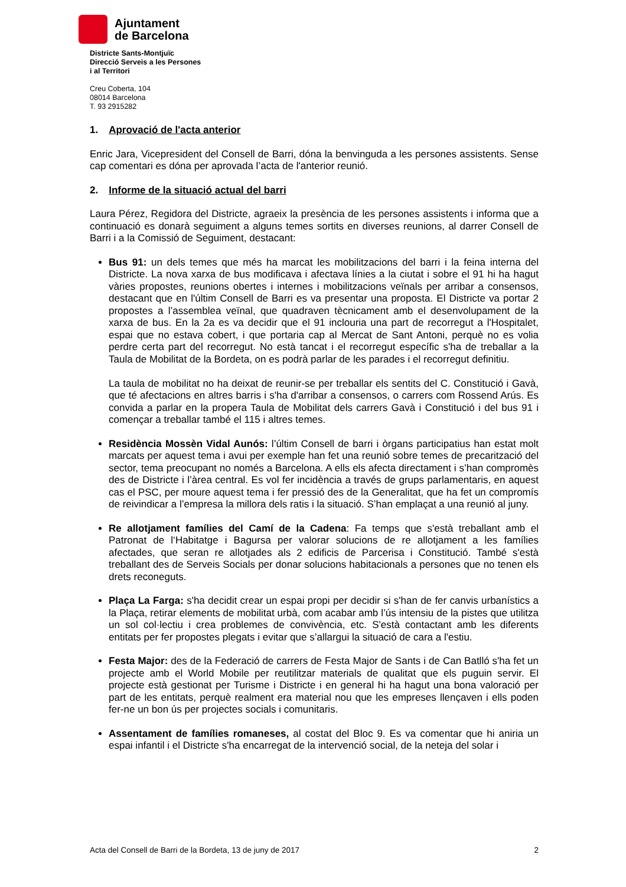Ajuntament
de Barcelona
Districte Sants-Montjuïc
Direcció Serveis a les Persones
i al Territori
Creu Coberta, 104
08014 Barcelona
T. 93 2915282
1. Aprovació de l'acta anterior
Enric Jara, Vicepresident del Consell de Barri, dóna la benvinguda a les persones assistents. Sense cap comentari es dóna per aprovada l’acta de l'anterior reunió.
2. Informe de la situació actual del barri
Laura Pérez, Regidora del Districte, agraeix la presència de les persones assistents i informa que a continuació es donarà seguiment a alguns temes sortits en diverses reunions, al darrer Consell de Barri i a la Comissió de Seguiment, destacant:
Bus 91: un dels temes que més ha marcat les mobilitzacions del barri i la feina interna del Districte. La nova xarxa de bus modificava i afectava línies a la ciutat i sobre el 91 hi ha hagut vàries propostes, reunions obertes i internes i mobilitzacions veïnals per arribar a consensos, destacant que en l'últim Consell de Barri es va presentar una proposta. El Districte va portar 2 propostes a l’assemblea veïnal, que quadraven tècnicament amb el desenvolupament de la xarxa de bus. En la 2a es va decidir que el 91 inclouria una part de recorregut a l'Hospitalet, espai que no estava cobert, i que portaria cap al Mercat de Sant Antoni, perquè no es volia perdre certa part del recorregut. No està tancat i el recorregut específic s'ha de treballar a la Taula de Mobilitat de la Bordeta, on es podrà parlar de les parades i el recorregut definitiu.
La taula de mobilitat no ha deixat de reunir-se per treballar els sentits del C. Constitució i Gavà, que té afectacions en altres barris i s'ha d'arribar a consensos, o carrers com Rossend Arús. Es convida a parlar en la propera Taula de Mobilitat dels carrers Gavà i Constitució i del bus 91 i començar a treballar també el 115 i altres temes.
Residència Mossèn Vidal Aunós: l’últim Consell de barri i òrgans participatius han estat molt marcats per aquest tema i avui per exemple han fet una reunió sobre temes de precarització del sector, tema preocupant no només a Barcelona. A ells els afecta directament i s’han compromès des de Districte i l’àrea central. Es vol fer incidència a través de grups parlamentaris, en aquest cas el PSC, per moure aquest tema i fer pressió des de la Generalitat, que ha fet un compromís de reivindicar a l’empresa la millora dels ratis i la situació. S’han emplaçat a una reunió al juny.
Re allotjament famílies del Camí de la Cadena: Fa temps que s'està treballant amb el Patronat de l‘Habitatge i Bagursa per valorar solucions de re allotjament a les famílies afectades, que seran re allotjades als 2 edificis de Parcerisa i Constitució. També s'està treballant des de Serveis Socials per donar solucions habitacionals a persones que no tenen els drets reconeguts.
Plaça La Farga: s'ha decidit crear un espai propi per decidir si s'han de fer canvis urbanístics a la Plaça, retirar elements de mobilitat urbà, com acabar amb l’ús intensiu de la pistes que utilitza un sol col·lectiu i crea problemes de convivència, etc. S'està contactant amb les diferents entitats per fer propostes plegats i evitar que s’allargui la situació de cara a l'estiu.
Festa Major: des de la Federació de carrers de Festa Major de Sants i de Can Batlló s'ha fet un projecte amb el World Mobile per reutilitzar materials de qualitat que els puguin servir. El projecte està gestionat per Turisme i Districte i en general hi ha hagut una bona valoració per part de les entitats, perquè realment era material nou que les empreses llençaven i ells poden fer-ne un bon ús per projectes socials i comunitaris.
Assentament de famílies romaneses, al costat del Bloc 9. Es va comentar que hi aniria un espai infantil i el Districte s'ha encarregat de la intervenció social, de la neteja del solar i
Acta del Consell de Barri de la Bordeta, 13 de juny de 2017 2